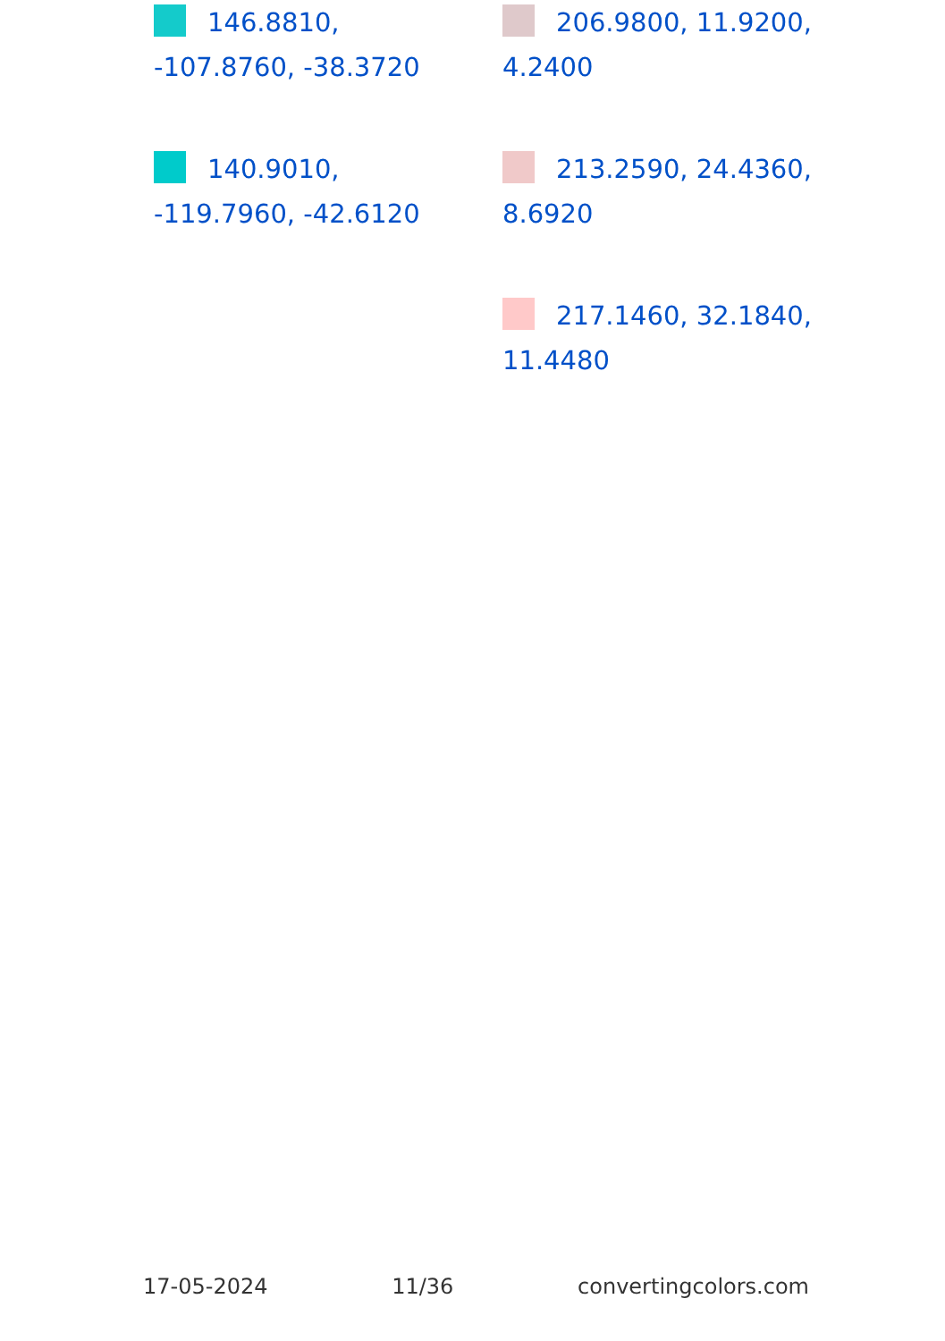146.8810, -107.8760, -38.3720
140.9010, -119.7960, -42.6120
206.9800, 11.9200, 4.2400
213.2590, 24.4360, 8.6920
217.1460, 32.1840, 11.4480
17-05-2024 11/36 convertingcolors.com